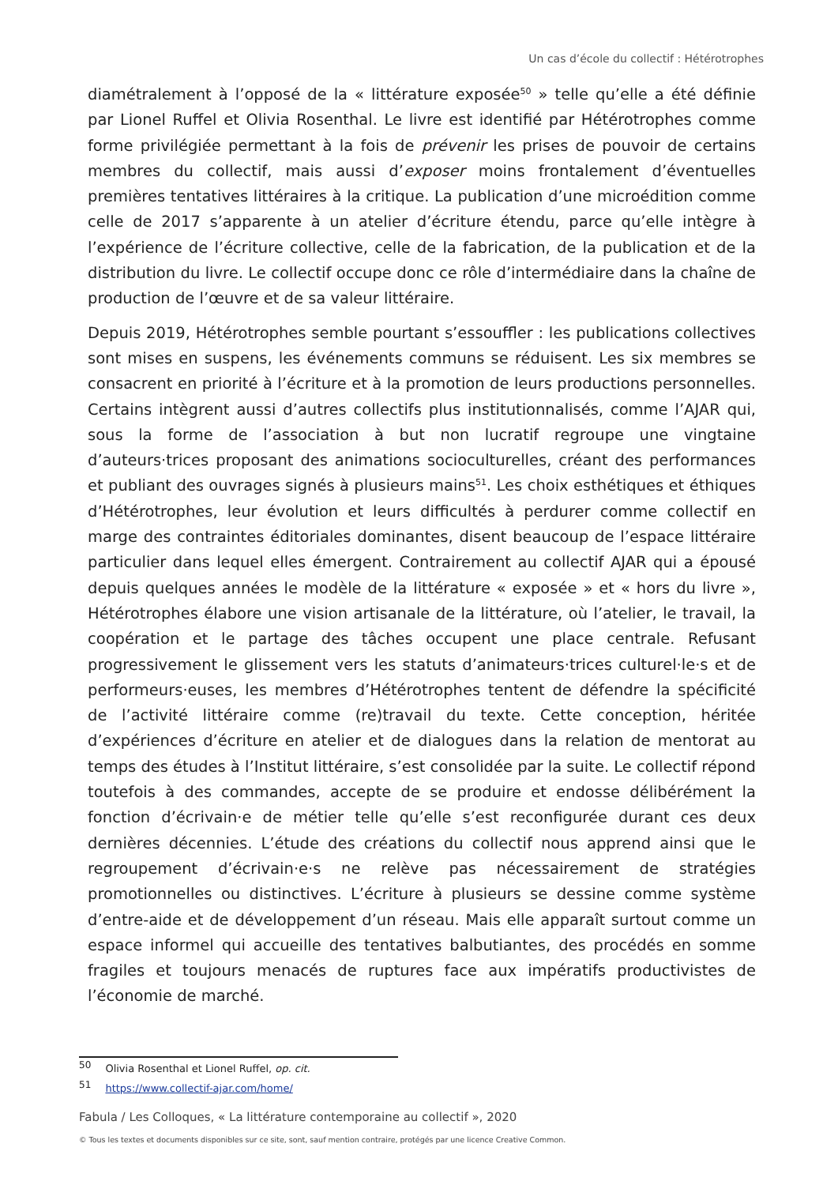Un cas d’école du collectif : Hétérotrophes
diamétralement à l’opposé de la « littérature exposée<sup>50</sup> » telle qu’elle a été définie par Lionel Ruffel et Olivia Rosenthal. Le livre est identifié par Hétérotrophes comme forme privilégiée permettant à la fois de prévenir les prises de pouvoir de certains membres du collectif, mais aussi d’exposer moins frontalement d’éventuelles premières tentatives littéraires à la critique. La publication d’une microédition comme celle de 2017 s’apparente à un atelier d’écriture étendu, parce qu’elle intègre à l’expérience de l’écriture collective, celle de la fabrication, de la publication et de la distribution du livre. Le collectif occupe donc ce rôle d’intermédiaire dans la chaîne de production de l’œuvre et de sa valeur littéraire.
Depuis 2019, Hétérotrophes semble pourtant s’essouffler : les publications collectives sont mises en suspens, les événements communs se réduisent. Les six membres se consacrent en priorité à l’écriture et à la promotion de leurs productions personnelles. Certains intègrent aussi d’autres collectifs plus institutionnalisés, comme l’AJAR qui, sous la forme de l’association à but non lucratif regroupe une vingtaine d’auteurs·trices proposant des animations socioculturelles, créant des performances et publiant des ouvrages signés à plusieurs mains<sup>51</sup>. Les choix esthétiques et éthiques d’Hétérotrophes, leur évolution et leurs difficultés à perdurer comme collectif en marge des contraintes éditoriales dominantes, disent beaucoup de l’espace littéraire particulier dans lequel elles émergent. Contrairement au collectif AJAR qui a épousé depuis quelques années le modèle de la littérature « exposée » et « hors du livre », Hétérotrophes élabore une vision artisanale de la littérature, où l’atelier, le travail, la coopération et le partage des tâches occupent une place centrale. Refusant progressivement le glissement vers les statuts d’animateurs·trices culturel·le·s et de performeurs·euses, les membres d’Hétérotrophes tentent de défendre la spécificité de l’activité littéraire comme (re)travail du texte. Cette conception, héritée d’expériences d’écriture en atelier et de dialogues dans la relation de mentorat au temps des études à l’Institut littéraire, s’est consolidée par la suite. Le collectif répond toutefois à des commandes, accepte de se produire et endosse délibérément la fonction d’écrivain·e de métier telle qu’elle s’est reconfigurée durant ces deux dernières décennies. L’étude des créations du collectif nous apprend ainsi que le regroupement d’écrivain·e·s ne relève pas nécessairement de stratégies promotionnelles ou distinctives. L’écriture à plusieurs se dessine comme système d’entre-aide et de développement d’un réseau. Mais elle apparaît surtout comme un espace informel qui accueille des tentatives balbutiantes, des procédés en somme fragiles et toujours menacés de ruptures face aux impératifs productivistes de l’économie de marché.
<sup>50</sup> Olivia Rosenthal et Lionel Ruffel, op. cit.
<sup>51</sup> https://www.collectif-ajar.com/home/
Fabula / Les Colloques, « La littérature contemporaine au collectif », 2020
© Tous les textes et documents disponibles sur ce site, sont, sauf mention contraire, protégés par une licence Creative Common.